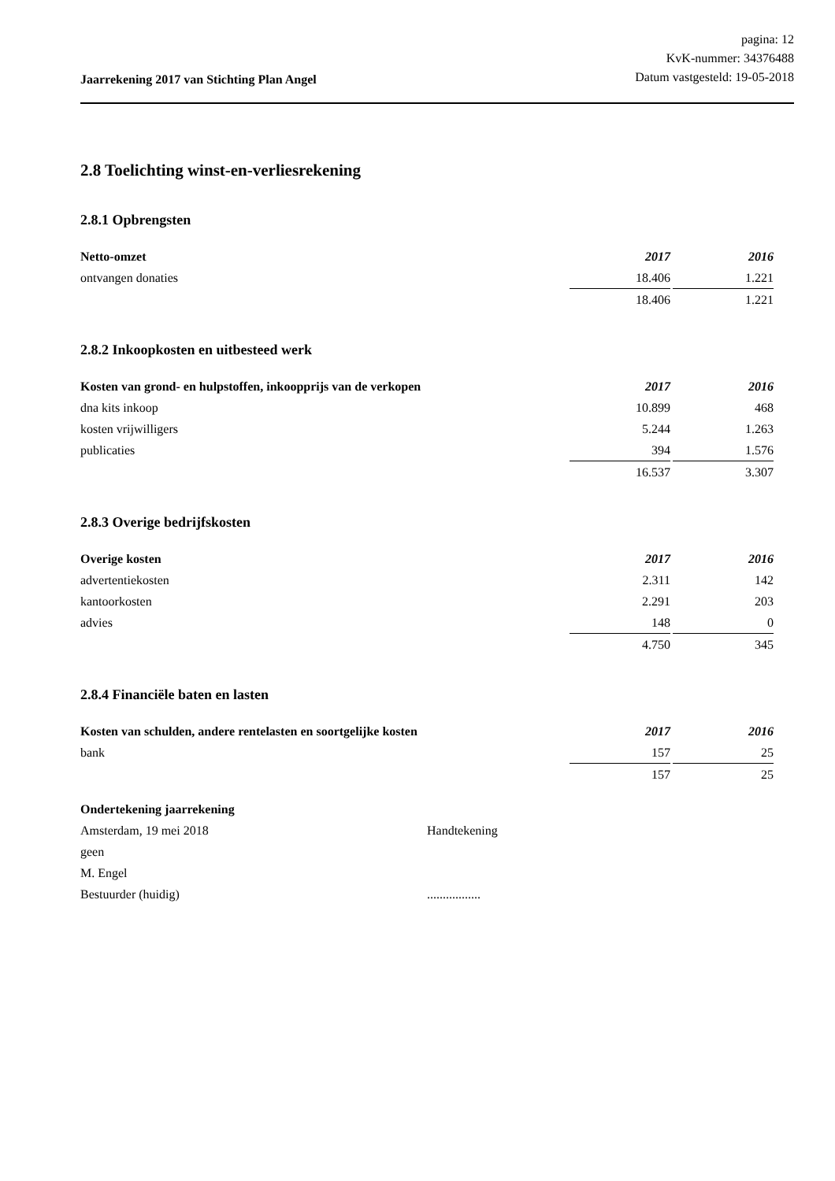Jaarrekening 2017 van Stichting Plan Angel
pagina: 12
KvK-nummer: 34376488
Datum vastgesteld: 19-05-2018
2.8 Toelichting winst-en-verliesrekening
2.8.1 Opbrengsten
| Netto-omzet | 2017 | | 2016 |
| ontvangen donaties | 18.406 | | 1.221 |
| | 18.406 | | 1.221 |
2.8.2 Inkoopkosten en uitbesteed werk
| Kosten van grond- en hulpstoffen, inkoopprijs van de verkopen | 2017 | | 2016 |
| dna kits inkoop | 10.899 | | 468 |
| kosten vrijwilligers | 5.244 | | 1.263 |
| publicaties | 394 | | 1.576 |
| | 16.537 | | 3.307 |
2.8.3 Overige bedrijfskosten
| Overige kosten | 2017 | | 2016 |
| advertentiekosten | 2.311 | | 142 |
| kantoorkosten | 2.291 | | 203 |
| advies | 148 | | 0 |
| | 4.750 | | 345 |
2.8.4 Financiële baten en lasten
| Kosten van schulden, andere rentelasten en soortgelijke kosten | 2017 | | 2016 |
| bank | 157 | | 25 |
| | 157 | | 25 |
Ondertekening jaarrekening
Amsterdam, 19 mei 2018 Handtekening
geen
M. Engel
Bestuurder (huidig) .................